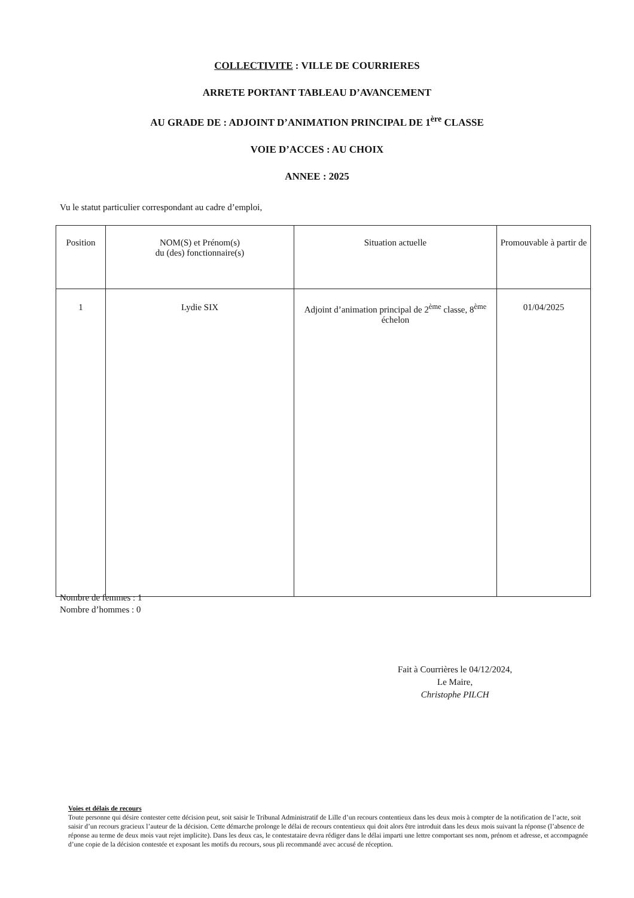COLLECTIVITE : VILLE DE COURRIERES
ARRETE PORTANT TABLEAU D’AVANCEMENT
AU GRADE DE : ADJOINT D’ANIMATION PRINCIPAL DE 1<sup>ère</sup> CLASSE
VOIE D’ACCES : AU CHOIX
ANNEE : 2025
Vu le statut particulier correspondant au cadre d’emploi,
| Position | NOM(S) et Prénom(s) du (des) fonctionnaire(s) | Situation actuelle | Promouvable à partir de |
| --- | --- | --- | --- |
| 1 | Lydie SIX | Adjoint d’animation principal de 2<sup>ème</sup> classe, 8<sup>ème</sup> échelon | 01/04/2025 |
Nombre de femmes : 1
Nombre d’hommes : 0
Fait à Courrières le 04/12/2024,
Le Maire,
Christophe PILCH
Voies et délais de recours
Toute personne qui désire contester cette décision peut, soit saisir le Tribunal Administratif de Lille d’un recours contentieux dans les deux mois à compter de la notification de l’acte, soit saisir d’un recours gracieux l’auteur de la décision. Cette démarche prolonge le délai de recours contentieux qui doit alors être introduit dans les deux mois suivant la réponse (l’absence de réponse au terme de deux mois vaut rejet implicite). Dans les deux cas, le contestataire devra rédiger dans le délai imparti une lettre comportant ses nom, prénom et adresse, et accompagnée d’une copie de la décision contestée et exposant les motifs du recours, sous pli recommandé avec accusé de réception.